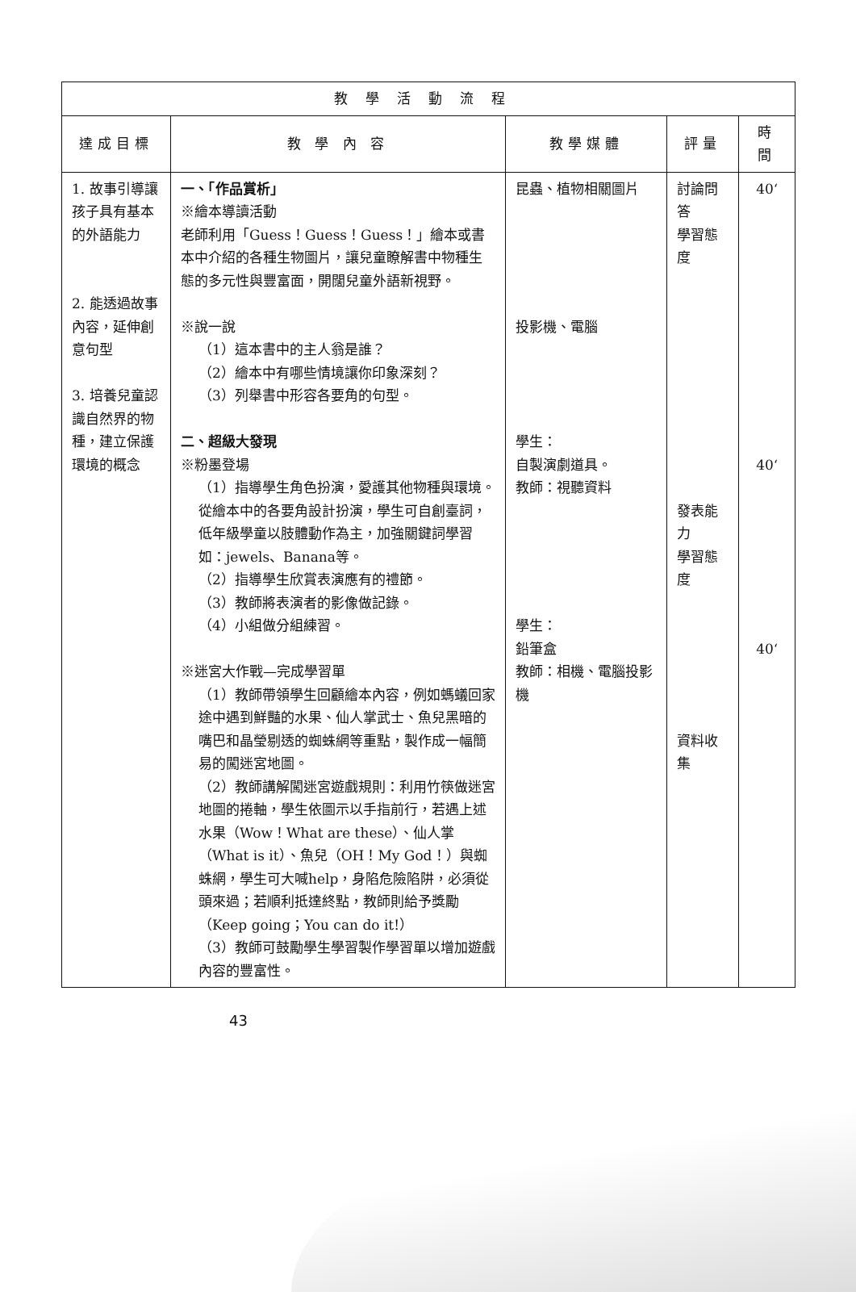| 教學活動流程 | | | | |
| --- | --- | --- | --- | --- |
| 達成目標 | 教 學 內 容 | 教學媒體 | 評量 | 時間 |
| 1. 故事引導讓孩子具有基本的外語能力 2. 能透過故事內容，延伸創意句型 3. 培養兒童認識自然界的物種，建立保護環境的概念 | 一、「作品賞析」 ※繪本導讀活動 老師利用「Guess！Guess！Guess！」繪本或書本中介紹的各種生物圖片，讓兒童瞭解書中物種生態的多元性與豐富面，開闊兒童外語新視野。 ※說一說 （1）這本書中的主人翁是誰？ （2）繪本中有哪些情境讓你印象深刻？ （3）列舉書中形容各要角的句型。 二、超級大發現 ※粉墨登場 （1）指導學生角色扮演，愛護其他物種與環境。從繪本中的各要角設計扮演，學生可自創臺詞，低年級學童以肢體動作為主，加強關鍵詞學習如：jewels、Banana等。 （2）指導學生欣賞表演應有的禮節。 （3）教師將表演者的影像做記錄。 （4）小組做分組練習。 ※迷宮大作戰—完成學習單 （1）教師帶領學生回顧繪本內容，例如螞蟻回家途中遇到鮮豔的水果、仙人掌武士、魚兒黑暗的嘴巴和晶瑩剔透的蜘蛛網等重點，製作成一幅簡易的闖迷宮地圖。 （2）教師講解闖迷宮遊戲規則：利用竹筷做迷宮地圖的捲軸，學生依圖示以手指前行，若遇上述水果（Wow！What are these）、仙人掌（What is it）、魚兒（OH！My God！）與蜘蛛網，學生可大喊help，身陷危險陷阱，必須從頭來過；若順利抵達終點，教師則給予獎勵（Keep going；You can do it!） （3）教師可鼓勵學生學習製作學習單以增加遊戲內容的豐富性。 | 昆蟲、植物相關圖片 投影機、電腦 學生： 自製演劇道具。 教師：視聽資料 學生： 鉛筆盒 教師：相機、電腦投影機 | 討論問答 學習態度 發表能力 學習態度 資料收集 | 40‘ 40‘ 40‘ |
43